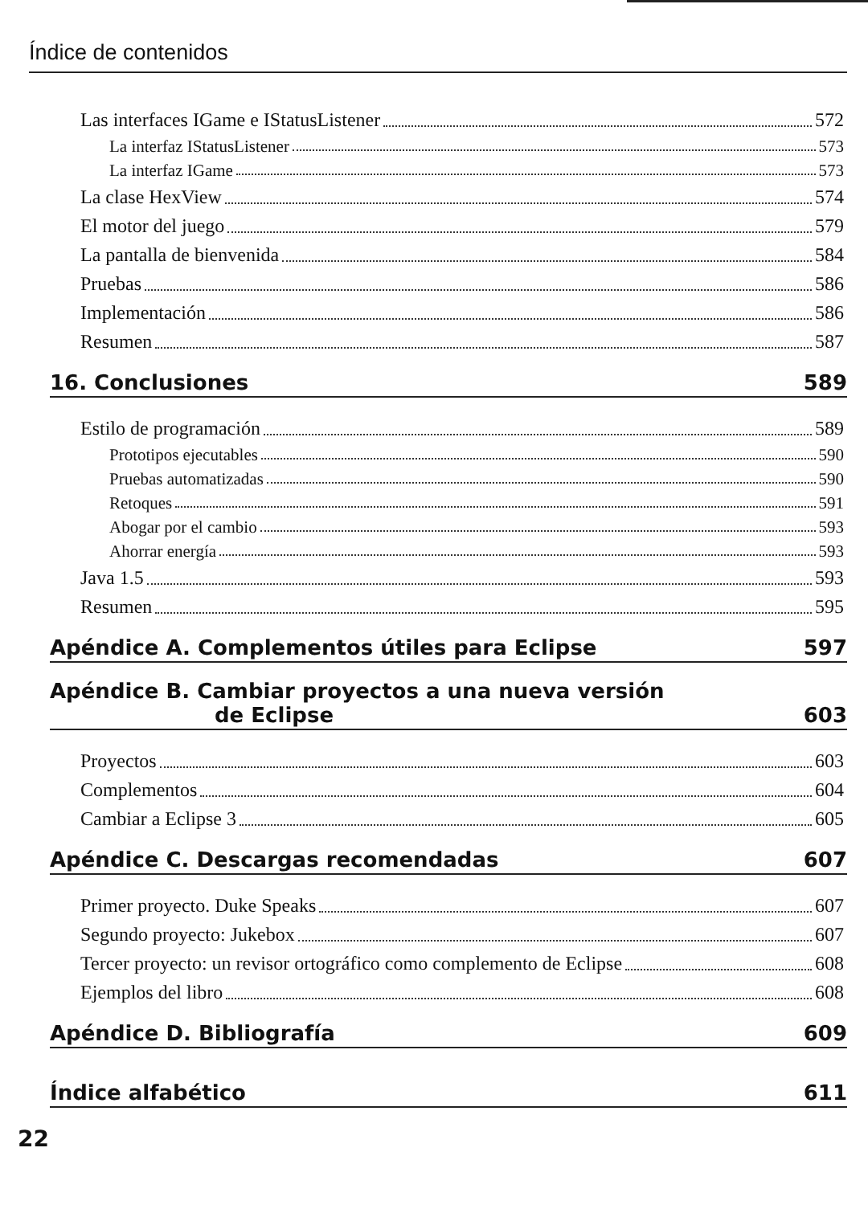Índice de contenidos
Las interfaces IGame e IStatusListener 572
La interfaz IStatusListener 573
La interfaz IGame 573
La clase HexView 574
El motor del juego 579
La pantalla de bienvenida 584
Pruebas 586
Implementación 586
Resumen 587
16. Conclusiones 589
Estilo de programación 589
Prototipos ejecutables 590
Pruebas automatizadas 590
Retoques 591
Abogar por el cambio 593
Ahorrar energía 593
Java 1.5 593
Resumen 595
Apéndice A. Complementos útiles para Eclipse 597
Apéndice B. Cambiar proyectos a una nueva versión
de Eclipse 603
Proyectos 603
Complementos 604
Cambiar a Eclipse 3 605
Apéndice C. Descargas recomendadas 607
Primer proyecto. Duke Speaks 607
Segundo proyecto: Jukebox 607
Tercer proyecto: un revisor ortográfico como complemento de Eclipse 608
Ejemplos del libro 608
Apéndice D. Bibliografía 609
Índice alfabético 611
22